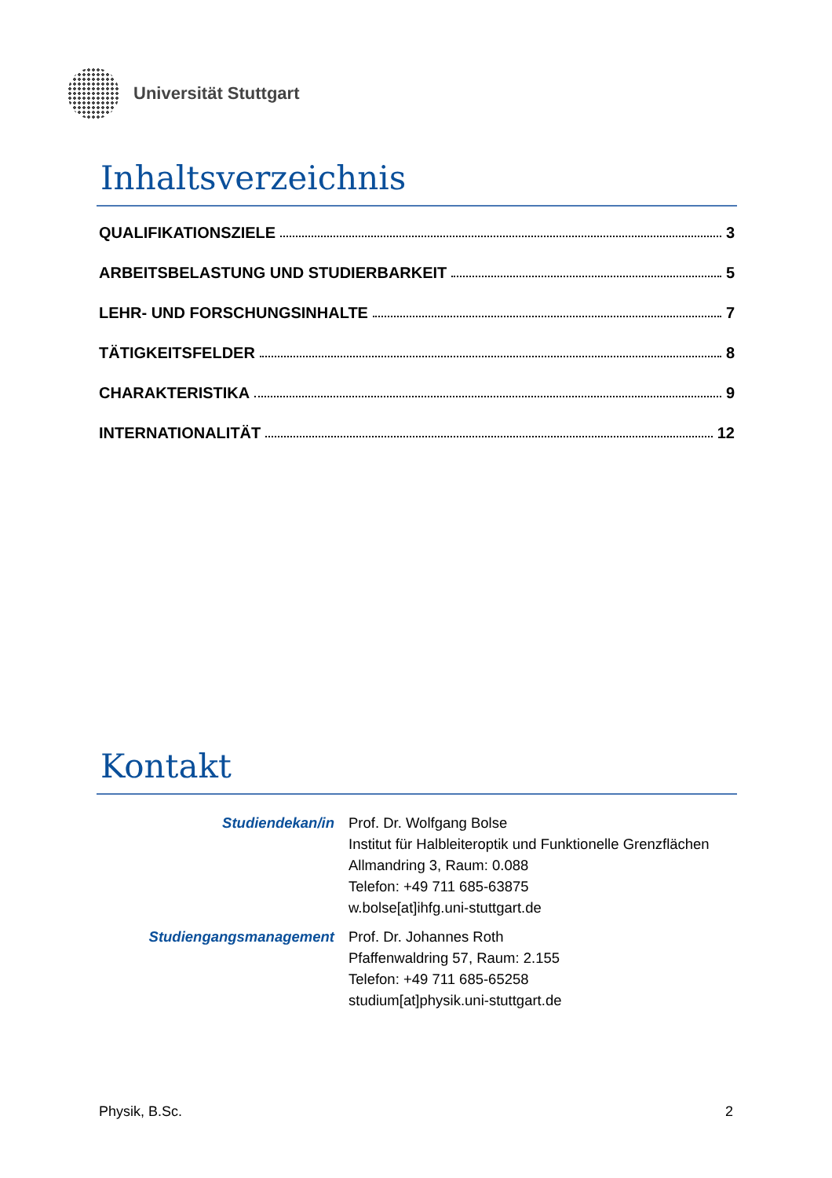Universität Stuttgart
Inhaltsverzeichnis
QUALIFIKATIONSZIELE 3
ARBEITSBELASTUNG UND STUDIERBARKEIT 5
LEHR- UND FORSCHUNGSINHALTE 7
TÄTIGKEITSFELDER 8
CHARAKTERISTIKA 9
INTERNATIONALITÄT 12
Kontakt
Studiendekan/in Prof. Dr. Wolfgang Bolse
Institut für Halbleiteroptik und Funktionelle Grenzflächen
Allmandring 3, Raum: 0.088
Telefon: +49 711 685-63875
w.bolse[at]ihfg.uni-stuttgart.de
Studiengangsmanagement Prof. Dr. Johannes Roth
Pfaffenwaldring 57, Raum: 2.155
Telefon: +49 711 685-65258
studium[at]physik.uni-stuttgart.de
Physik, B.Sc. 2